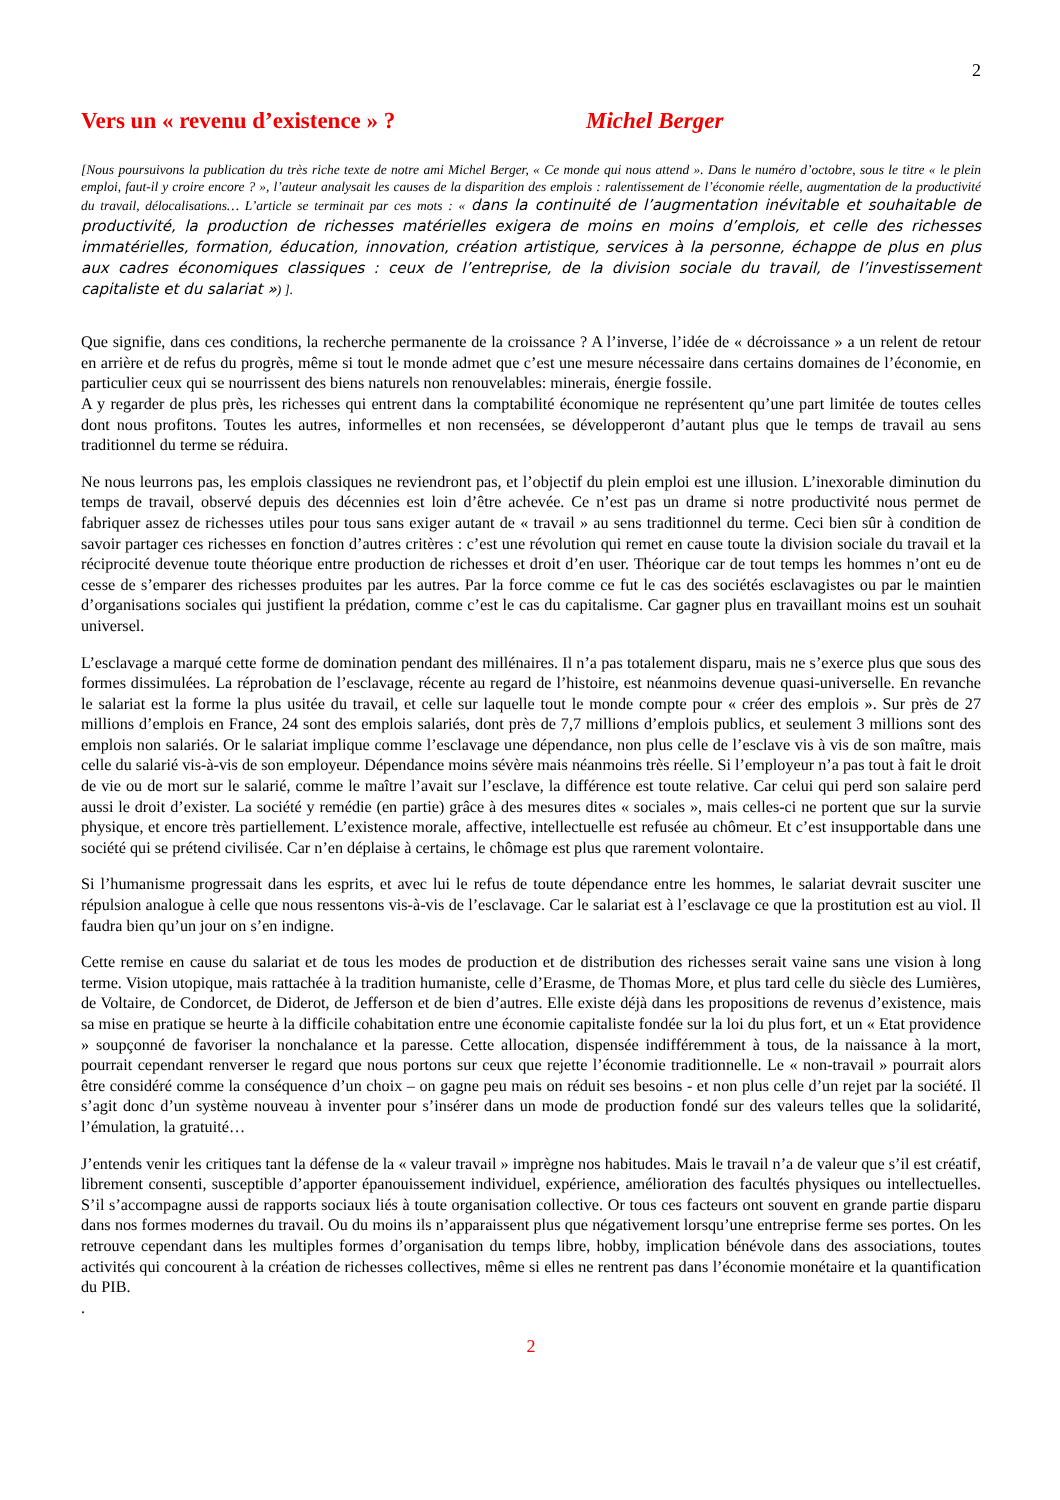2
Vers un « revenu d’existence » ? Michel Berger
[Nous poursuivons la publication du très riche texte de notre ami Michel Berger, « Ce monde qui nous attend ». Dans le numéro d’octobre, sous le titre « le plein emploi, faut-il y croire encore ? », l’auteur analysait les causes de la disparition des emplois : ralentissement de l’économie réelle, augmentation de la productivité du travail, délocalisations… L’article se terminait par ces mots : « dans la continuité de l’augmentation inévitable et souhaitable de productivité, la production de richesses matérielles exigera de moins en moins d’emplois, et celle des richesses immatérielles, formation, éducation, innovation, création artistique, services à la personne, échappe de plus en plus aux cadres économiques classiques : ceux de l’entreprise, de la division sociale du travail, de l’investissement capitaliste et du salariat ») ].
Que signifie, dans ces conditions, la recherche permanente de la croissance ? A l’inverse, l’idée de « décroissance » a un relent de retour en arrière et de refus du progrès, même si tout le monde admet que c’est une mesure nécessaire dans certains domaines de l’économie, en particulier ceux qui se nourrissent des biens naturels non renouvelables: minerais, énergie fossile.
A y regarder de plus près, les richesses qui entrent dans la comptabilité économique ne représentent qu’une part limitée de toutes celles dont nous profitons. Toutes les autres, informelles et non recensées, se développeront d’autant plus que le temps de travail au sens traditionnel du terme se réduira.
Ne nous leurrons pas, les emplois classiques ne reviendront pas, et l’objectif du plein emploi est une illusion. L’inexorable diminution du temps de travail, observé depuis des décennies est loin d’être achevée. Ce n’est pas un drame si notre productivité nous permet de fabriquer assez de richesses utiles pour tous sans exiger autant de « travail » au sens traditionnel du terme. Ceci bien sûr à condition de savoir partager ces richesses en fonction d’autres critères : c’est une révolution qui remet en cause toute la division sociale du travail et la réciprocité devenue toute théorique entre production de richesses et droit d’en user. Théorique car de tout temps les hommes n’ont eu de cesse de s’emparer des richesses produites par les autres. Par la force comme ce fut le cas des sociétés esclavagistes ou par le maintien d’organisations sociales qui justifient la prédation, comme c’est le cas du capitalisme. Car gagner plus en travaillant moins est un souhait universel.
L’esclavage a marqué cette forme de domination pendant des millénaires. Il n’a pas totalement disparu, mais ne s’exerce plus que sous des formes dissimulées. La réprobation de l’esclavage, récente au regard de l’histoire, est néanmoins devenue quasi-universelle. En revanche le salariat est la forme la plus usitée du travail, et celle sur laquelle tout le monde compte pour « créer des emplois ». Sur près de 27 millions d’emplois en France, 24 sont des emplois salariés, dont près de 7,7 millions d’emplois publics, et seulement 3 millions sont des emplois non salariés. Or le salariat implique comme l’esclavage une dépendance, non plus celle de l’esclave vis à vis de son maître, mais celle du salarié vis-à-vis de son employeur. Dépendance moins sévère mais néanmoins très réelle. Si l’employeur n’a pas tout à fait le droit de vie ou de mort sur le salarié, comme le maître l’avait sur l’esclave, la différence est toute relative. Car celui qui perd son salaire perd aussi le droit d’exister. La société y remédie (en partie) grâce à des mesures dites « sociales », mais celles-ci ne portent que sur la survie physique, et encore très partiellement. L’existence morale, affective, intellectuelle est refusée au chômeur. Et c’est insupportable dans une société qui se prétend civilisée. Car n’en déplaise à certains, le chômage est plus que rarement volontaire.
Si l’humanisme progressait dans les esprits, et avec lui le refus de toute dépendance entre les hommes, le salariat devrait susciter une répulsion analogue à celle que nous ressentons vis-à-vis de l’esclavage. Car le salariat est à l’esclavage ce que la prostitution est au viol. Il faudra bien qu’un jour on s’en indigne.
Cette remise en cause du salariat et de tous les modes de production et de distribution des richesses serait vaine sans une vision à long terme. Vision utopique, mais rattachée à la tradition humaniste, celle d’Erasme, de Thomas More, et plus tard celle du siècle des Lumières, de Voltaire, de Condorcet, de Diderot, de Jefferson et de bien d’autres. Elle existe déjà dans les propositions de revenus d’existence, mais sa mise en pratique se heurte à la difficile cohabitation entre une économie capitaliste fondée sur la loi du plus fort, et un « Etat providence » soupçonné de favoriser la nonchalance et la paresse. Cette allocation, dispensée indifféremment à tous, de la naissance à la mort, pourrait cependant renverser le regard que nous portons sur ceux que rejette l’économie traditionnelle. Le « non-travail » pourrait alors être considéré comme la conséquence d’un choix – on gagne peu mais on réduit ses besoins - et non plus celle d’un rejet par la société. Il s’agit donc d’un système nouveau à inventer pour s’insérer dans un mode de production fondé sur des valeurs telles que la solidarité, l’émulation, la gratuité…
J’entends venir les critiques tant la défense de la « valeur travail » imprègne nos habitudes. Mais le travail n’a de valeur que s’il est créatif, librement consenti, susceptible d’apporter épanouissement individuel, expérience, amélioration des facultés physiques ou intellectuelles. S’il s’accompagne aussi de rapports sociaux liés à toute organisation collective. Or tous ces facteurs ont souvent en grande partie disparu dans nos formes modernes du travail. Ou du moins ils n’apparaissent plus que négativement lorsqu’une entreprise ferme ses portes. On les retrouve cependant dans les multiples formes d’organisation du temps libre, hobby, implication bénévole dans des associations, toutes activités qui concourent à la création de richesses collectives, même si elles ne rentrent pas dans l’économie monétaire et la quantification du PIB.
.
2